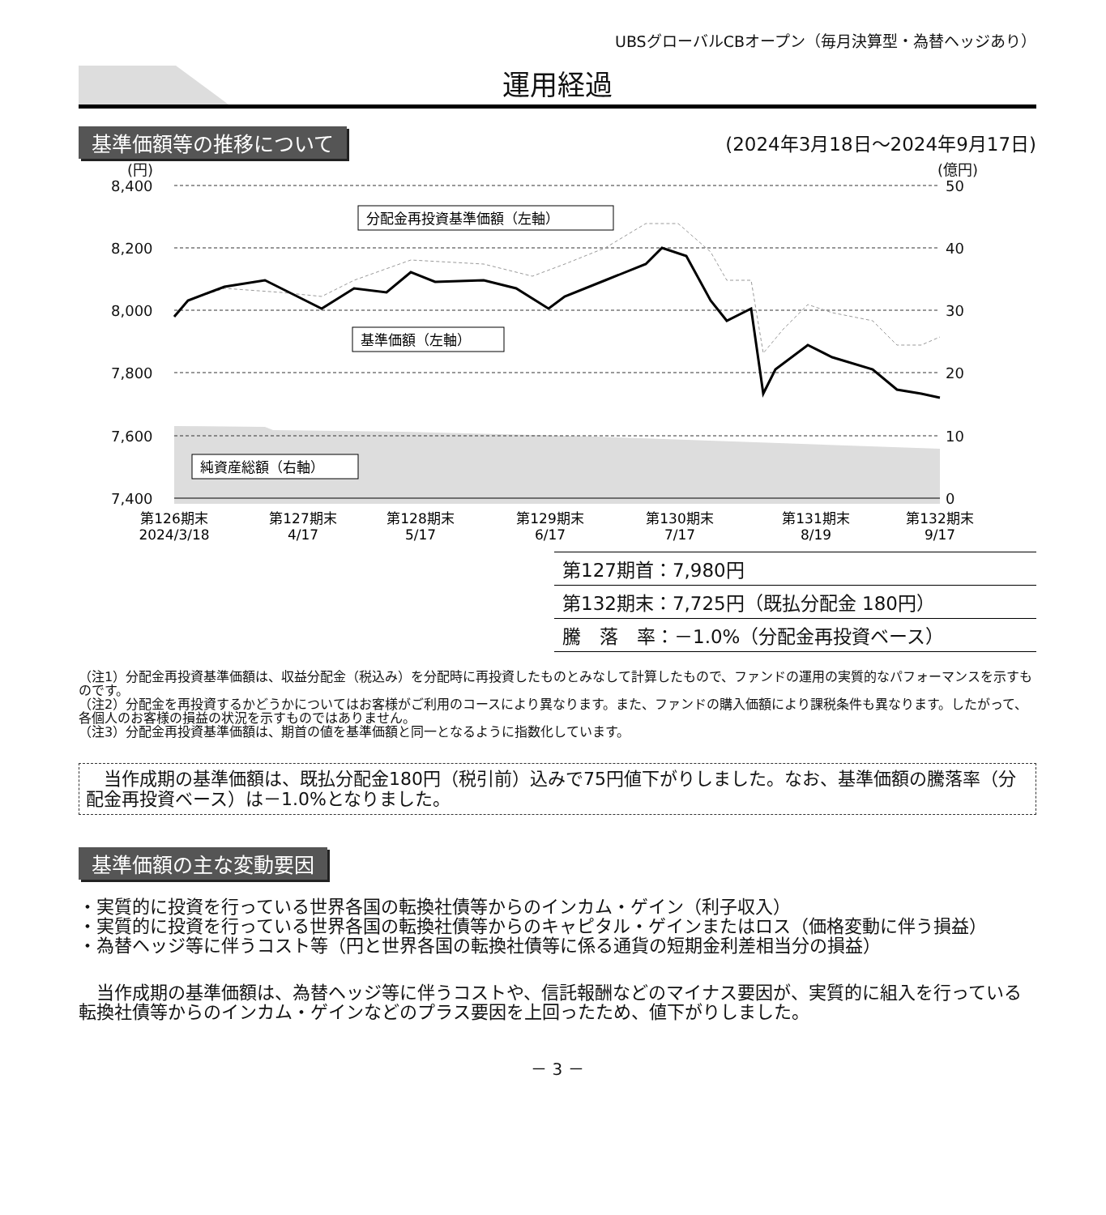UBSグローバルCBオープン（毎月決算型・為替ヘッジあり）
運用経過
基準価額等の推移について (2024年3月18日～2024年9月17日)
(円)
(億円)
8,400
8,200
8,000
7,800
7,600
7,400
50
40
30
20
10
0
分配金再投資基準価額（左軸）
基準価額（左軸）
純資産総額（右軸）
第126期末
2024/3/18
第127期末
4/17
第128期末
5/17
第129期末
6/17
第130期末
7/17
第131期末
8/19
第132期末
9/17
| 第127期首：7,980円 |
| 第132期末：7,725円（既払分配金 180円） |
| 騰 落 率：－1.0%（分配金再投資ベース） |
（注1）分配金再投資基準価額は、収益分配金（税込み）を分配時に再投資したものとみなして計算したもので、ファンドの運用の実質的なパフォーマンスを示すものです。
（注2）分配金を再投資するかどうかについてはお客様がご利用のコースにより異なります。また、ファンドの購入価額により課税条件も異なります。したがって、各個人のお客様の損益の状況を示すものではありません。
（注3）分配金再投資基準価額は、期首の値を基準価額と同一となるように指数化しています。
　当作成期の基準価額は、既払分配金180円（税引前）込みで75円値下がりしました。なお、基準価額の騰落率（分配金再投資ベース）は－1.0%となりました。
基準価額の主な変動要因
・実質的に投資を行っている世界各国の転換社債等からのインカム・ゲイン（利子収入）
・実質的に投資を行っている世界各国の転換社債等からのキャピタル・ゲインまたはロス（価格変動に伴う損益）
・為替ヘッジ等に伴うコスト等（円と世界各国の転換社債等に係る通貨の短期金利差相当分の損益）
　当作成期の基準価額は、為替ヘッジ等に伴うコストや、信託報酬などのマイナス要因が、実質的に組入を行っている転換社債等からのインカム・ゲインなどのプラス要因を上回ったため、値下がりしました。
－ 3 －